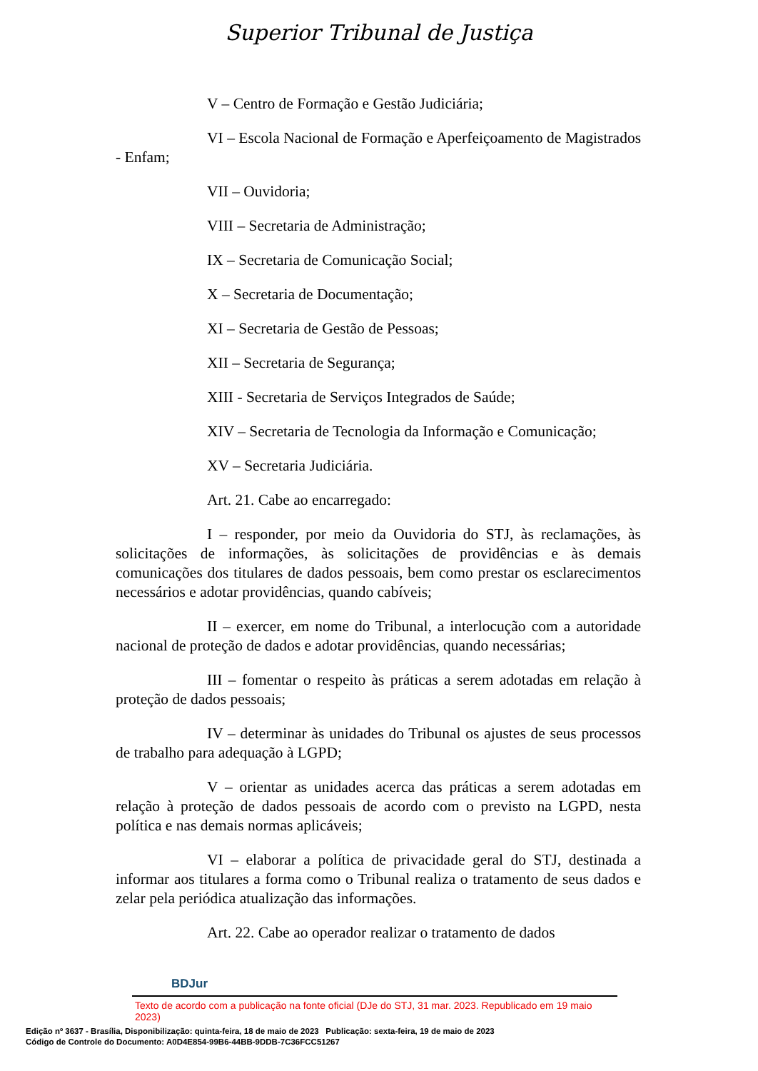Superior Tribunal de Justiça
V – Centro de Formação e Gestão Judiciária;
VI – Escola Nacional de Formação e Aperfeiçoamento de Magistrados - Enfam;
VII – Ouvidoria;
VIII – Secretaria de Administração;
IX – Secretaria de Comunicação Social;
X – Secretaria de Documentação;
XI – Secretaria de Gestão de Pessoas;
XII – Secretaria de Segurança;
XIII - Secretaria de Serviços Integrados de Saúde;
XIV – Secretaria de Tecnologia da Informação e Comunicação;
XV – Secretaria Judiciária.
Art. 21. Cabe ao encarregado:
I – responder, por meio da Ouvidoria do STJ, às reclamações, às solicitações de informações, às solicitações de providências e às demais comunicações dos titulares de dados pessoais, bem como prestar os esclarecimentos necessários e adotar providências, quando cabíveis;
II – exercer, em nome do Tribunal, a interlocução com a autoridade nacional de proteção de dados e adotar providências, quando necessárias;
III – fomentar o respeito às práticas a serem adotadas em relação à proteção de dados pessoais;
IV – determinar às unidades do Tribunal os ajustes de seus processos de trabalho para adequação à LGPD;
V – orientar as unidades acerca das práticas a serem adotadas em relação à proteção de dados pessoais de acordo com o previsto na LGPD, nesta política e nas demais normas aplicáveis;
VI – elaborar a política de privacidade geral do STJ, destinada a informar aos titulares a forma como o Tribunal realiza o tratamento de seus dados e zelar pela periódica atualização das informações.
Art. 22. Cabe ao operador realizar o tratamento de dados
BDJur
Texto de acordo com a publicação na fonte oficial (DJe do STJ, 31 mar. 2023. Republicado em 19 maio 2023)
Edição nº 3637 - Brasília, Disponibilização: quinta-feira, 18 de maio de 2023 Publicação: sexta-feira, 19 de maio de 2023
Código de Controle do Documento: A0D4E854-99B6-44BB-9DDB-7C36FCC51267